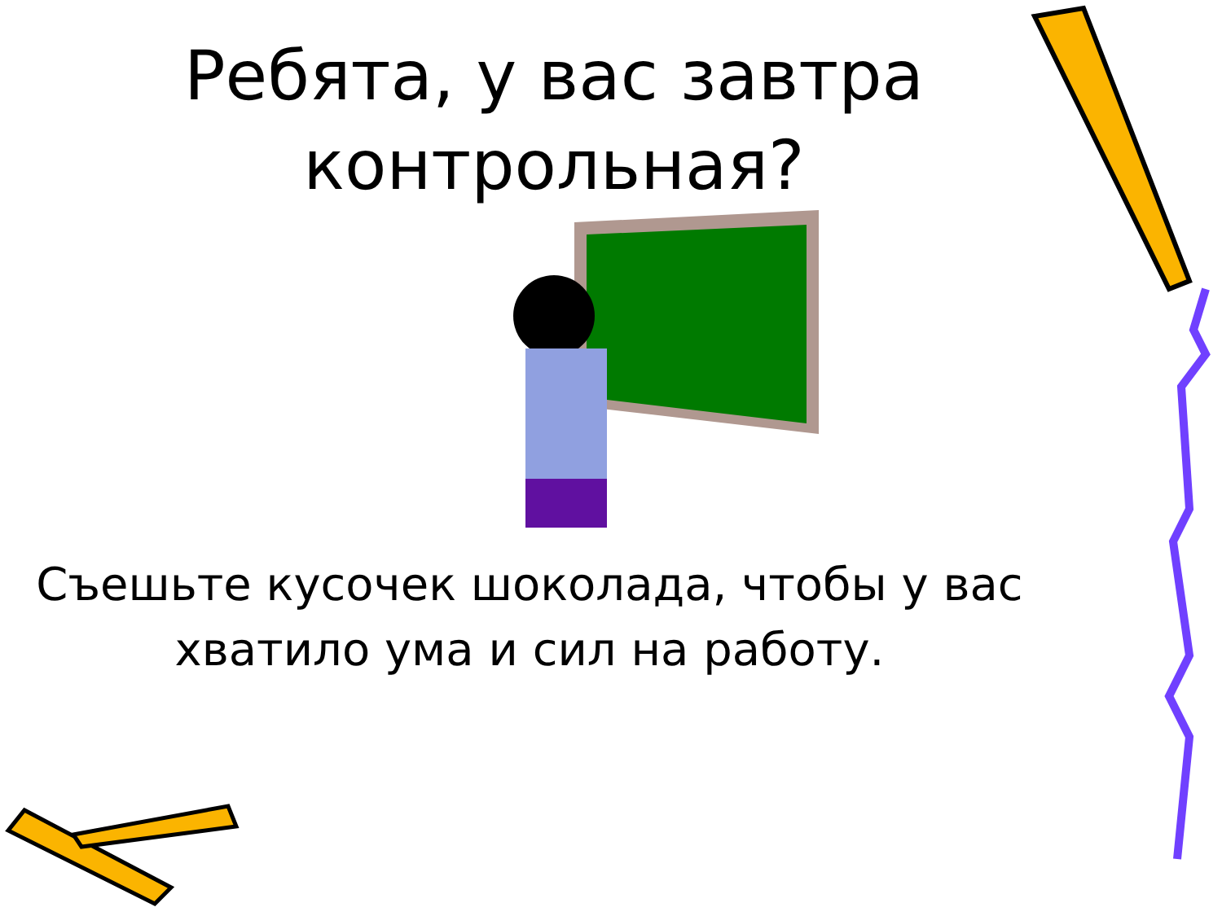Ребята, у вас завтра контрольная?
Съешьте кусочек шоколада, чтобы у вас хватило ума и сил на работу.